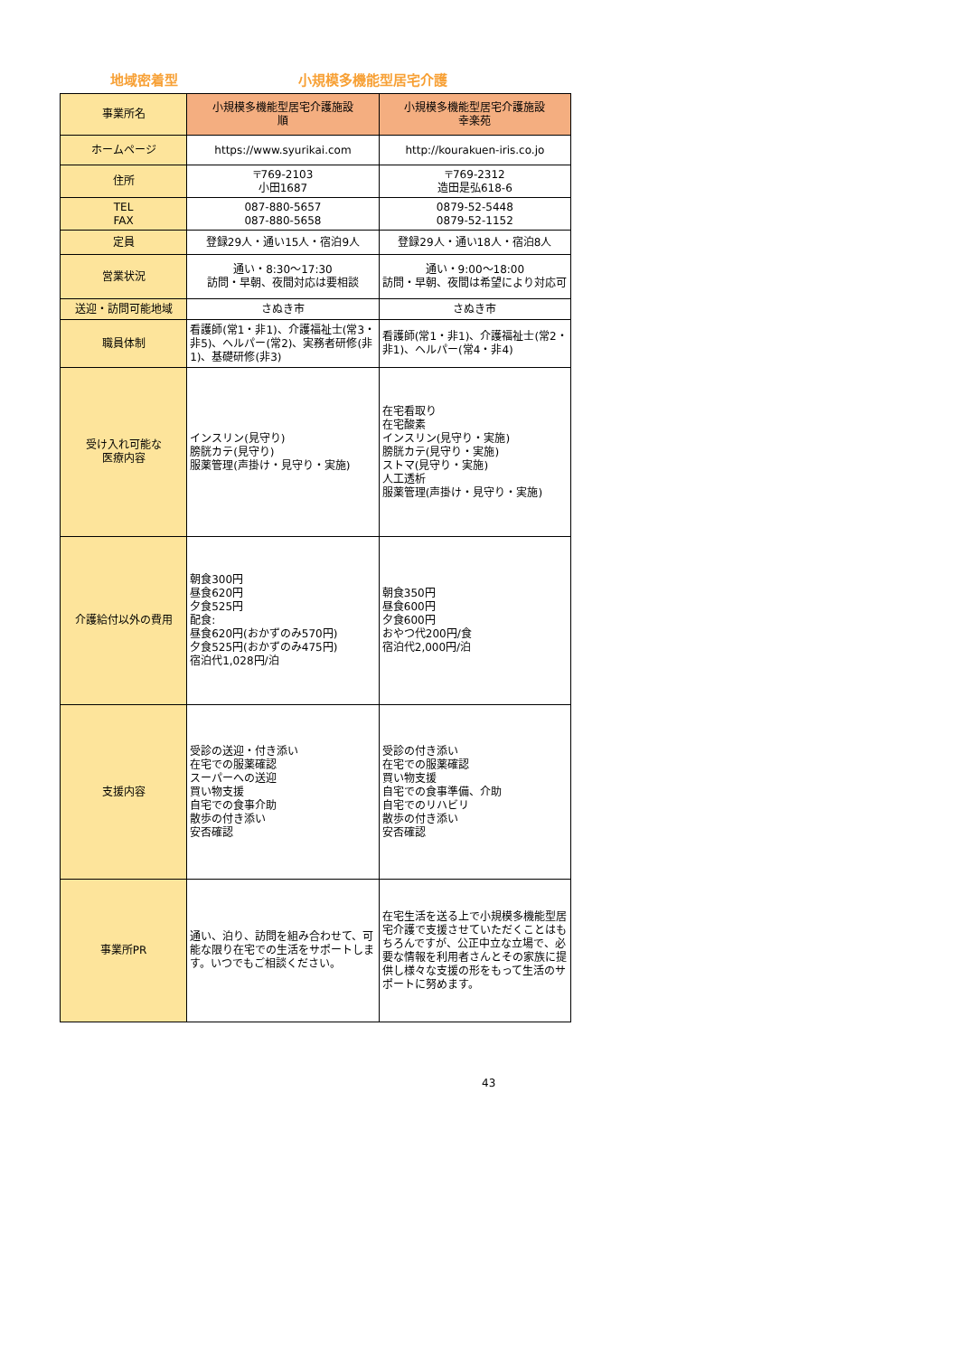地域密着型 小規模多機能型居宅介護
| 事業所名 | 小規模多機能型居宅介護施設 順 | 小規模多機能型居宅介護施設 幸楽苑 |
| ホームページ | https://www.syurikai.com | http://kourakuen-iris.co.jo |
| 住所 | 〒769-2103 小田1687 | 〒769-2312 造田是弘618-6 |
| TEL FAX | 087-880-5657 087-880-5658 | 0879-52-5448 0879-52-1152 |
| 定員 | 登録29人・通い15人・宿泊9人 | 登録29人・通い18人・宿泊8人 |
| 営業状況 | 通い・8:30～17:30 訪問・早朝、夜間対応は要相談 | 通い・9:00～18:00 訪問・早朝、夜間は希望により対応可 |
| 送迎・訪問可能地域 | さぬき市 | さぬき市 |
| 職員体制 | 看護師(常1・非1)、介護福祉士(常3・非5)、ヘルパー(常2)、実務者研修(非1)、基礎研修(非3) | 看護師(常1・非1)、介護福祉士(常2・非1)、ヘルパー(常4・非4) |
| 受け入れ可能な 医療内容 | インスリン(見守り) 膀胱カテ(見守り) 服薬管理(声掛け・見守り・実施) | 在宅看取り 在宅酸素 インスリン(見守り・実施) 膀胱カテ(見守り・実施) ストマ(見守り・実施) 人工透析 服薬管理(声掛け・見守り・実施) |
| 介護給付以外の費用 | 朝食300円 昼食620円 夕食525円 配食: 昼食620円(おかずのみ570円) 夕食525円(おかずのみ475円) 宿泊代1,028円/泊 | 朝食350円 昼食600円 夕食600円 おやつ代200円/食 宿泊代2,000円/泊 |
| 支援内容 | 受診の送迎・付き添い 在宅での服薬確認 スーパーへの送迎 買い物支援 自宅での食事介助 散歩の付き添い 安否確認 | 受診の付き添い 在宅での服薬確認 買い物支援 自宅での食事準備、介助 自宅でのリハビリ 散歩の付き添い 安否確認 |
| 事業所PR | 通い、泊り、訪問を組み合わせて、可能な限り在宅での生活をサポートします。いつでもご相談ください。 | 在宅生活を送る上で小規模多機能型居宅介護で支援させていただくことはもちろんですが、公正中立な立場で、必要な情報を利用者さんとその家族に提供し様々な支援の形をもって生活のサポートに努めます。 |
43